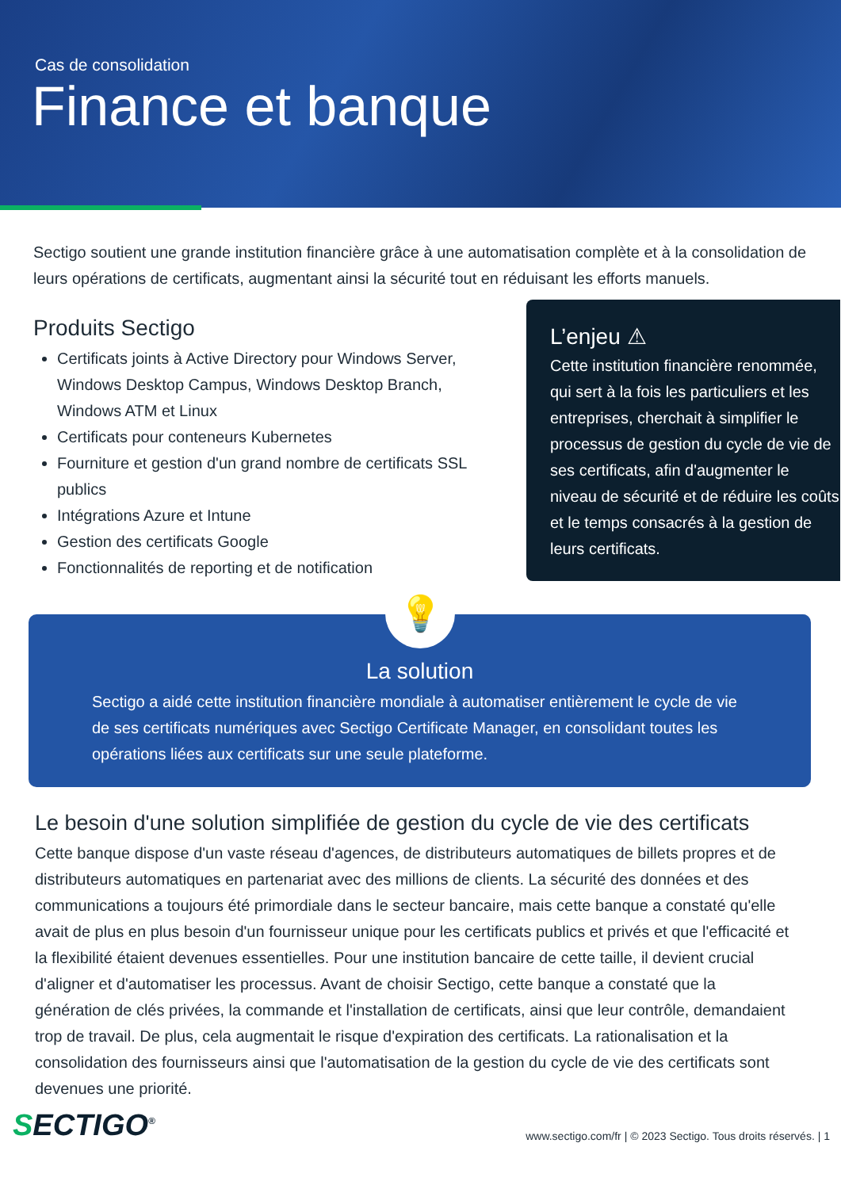Cas de consolidation
Finance et banque
Sectigo soutient une grande institution financière grâce à une automatisation complète et à la consolidation de leurs opérations de certificats, augmentant ainsi la sécurité tout en réduisant les efforts manuels.
Produits Sectigo
Certificats joints à Active Directory pour Windows Server, Windows Desktop Campus, Windows Desktop Branch, Windows ATM et Linux
Certificats pour conteneurs Kubernetes
Fourniture et gestion d'un grand nombre de certificats SSL publics
Intégrations Azure et Intune
Gestion des certificats Google
Fonctionnalités de reporting et de notification
L’enjeu ⚠
Cette institution financière renommée, qui sert à la fois les particuliers et les entreprises, cherchait à simplifier le processus de gestion du cycle de vie de ses certificats, afin d'augmenter le niveau de sécurité et de réduire les coûts et le temps consacrés à la gestion de leurs certificats.
💡
La solution
Sectigo a aidé cette institution financière mondiale à automatiser entièrement le cycle de vie de ses certificats numériques avec Sectigo Certificate Manager, en consolidant toutes les opérations liées aux certificats sur une seule plateforme.
Le besoin d'une solution simplifiée de gestion du cycle de vie des certificats
Cette banque dispose d'un vaste réseau d'agences, de distributeurs automatiques de billets propres et de distributeurs automatiques en partenariat avec des millions de clients. La sécurité des données et des communications a toujours été primordiale dans le secteur bancaire, mais cette banque a constaté qu'elle avait de plus en plus besoin d'un fournisseur unique pour les certificats publics et privés et que l'efficacité et la flexibilité étaient devenues essentielles. Pour une institution bancaire de cette taille, il devient crucial d'aligner et d'automatiser les processus. Avant de choisir Sectigo, cette banque a constaté que la génération de clés privées, la commande et l'installation de certificats, ainsi que leur contrôle, demandaient trop de travail. De plus, cela augmentait le risque d'expiration des certificats. La rationalisation et la consolidation des fournisseurs ainsi que l'automatisation de la gestion du cycle de vie des certificats sont devenues une priorité.
SECTIGO<sup>®</sup>
www.sectigo.com/fr | © 2023 Sectigo. Tous droits réservés. | 1